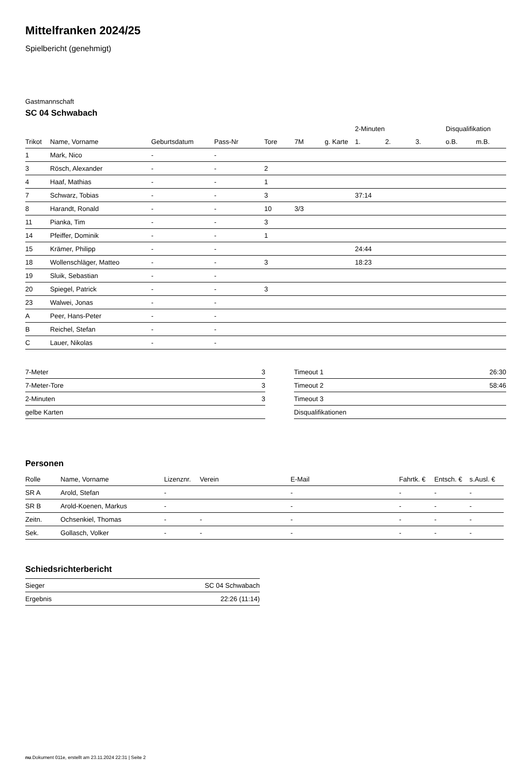Mittelfranken 2024/25
Spielbericht (genehmigt)
Gastmannschaft
SC 04 Schwabach
| | | | | | | | 2-Minuten | | | Disqualifikation | |
| --- | --- | --- | --- | --- | --- | --- | --- | --- | --- | --- | --- |
| Trikot | Name, Vorname | Geburtsdatum | Pass-Nr | Tore | 7M | g. Karte | 1. | 2. | 3. | o.B. | m.B. |
| 1 | Mark, Nico | - | - | | | | | | | | |
| 3 | Rösch, Alexander | - | - | 2 | | | | | | | |
| 4 | Haaf, Mathias | - | - | 1 | | | | | | | |
| 7 | Schwarz, Tobias | - | - | 3 | | | 37:14 | | | | |
| 8 | Harandt, Ronald | - | - | 10 | 3/3 | | | | | | |
| 11 | Pianka, Tim | - | - | 3 | | | | | | | |
| 14 | Pfeiffer, Dominik | - | - | 1 | | | | | | | |
| 15 | Krämer, Philipp | - | - | | | | 24:44 | | | | |
| 18 | Wollenschläger, Matteo | - | - | 3 | | | 18:23 | | | | |
| 19 | Sluik, Sebastian | - | - | | | | | | | | |
| 20 | Spiegel, Patrick | - | - | 3 | | | | | | | |
| 23 | Walwei, Jonas | - | - | | | | | | | | |
| A | Peer, Hans-Peter | - | - | | | | | | | | |
| B | Reichel, Stefan | - | - | | | | | | | | |
| C | Lauer, Nikolas | - | - | | | | | | | | |
| 7-Meter | 3 |
| 7-Meter-Tore | 3 |
| 2-Minuten | 3 |
| gelbe Karten | |
| Timeout 1 | 26:30 |
| Timeout 2 | 58:46 |
| Timeout 3 | |
| Disqualifikationen | |
Personen
| Rolle | Name, Vorname | Lizenznr. | Verein | E-Mail | Fahrtk. € | Entsch. € | s.Ausl. € |
| --- | --- | --- | --- | --- | --- | --- | --- |
| SR A | Arold, Stefan | - | | - | - | - | - |
| SR B | Arold-Koenen, Markus | - | | - | - | - | - |
| Zeitn. | Ochsenkiel, Thomas | - | - | - | - | - | - |
| Sek. | Gollasch, Volker | - | - | - | - | - | - |
Schiedsrichterbericht
| Sieger | SC 04 Schwabach |
| Ergebnis | 22:26 (11:14) |
nu.Dokument 011e, erstellt am 23.11.2024 22:31 | Seite 2